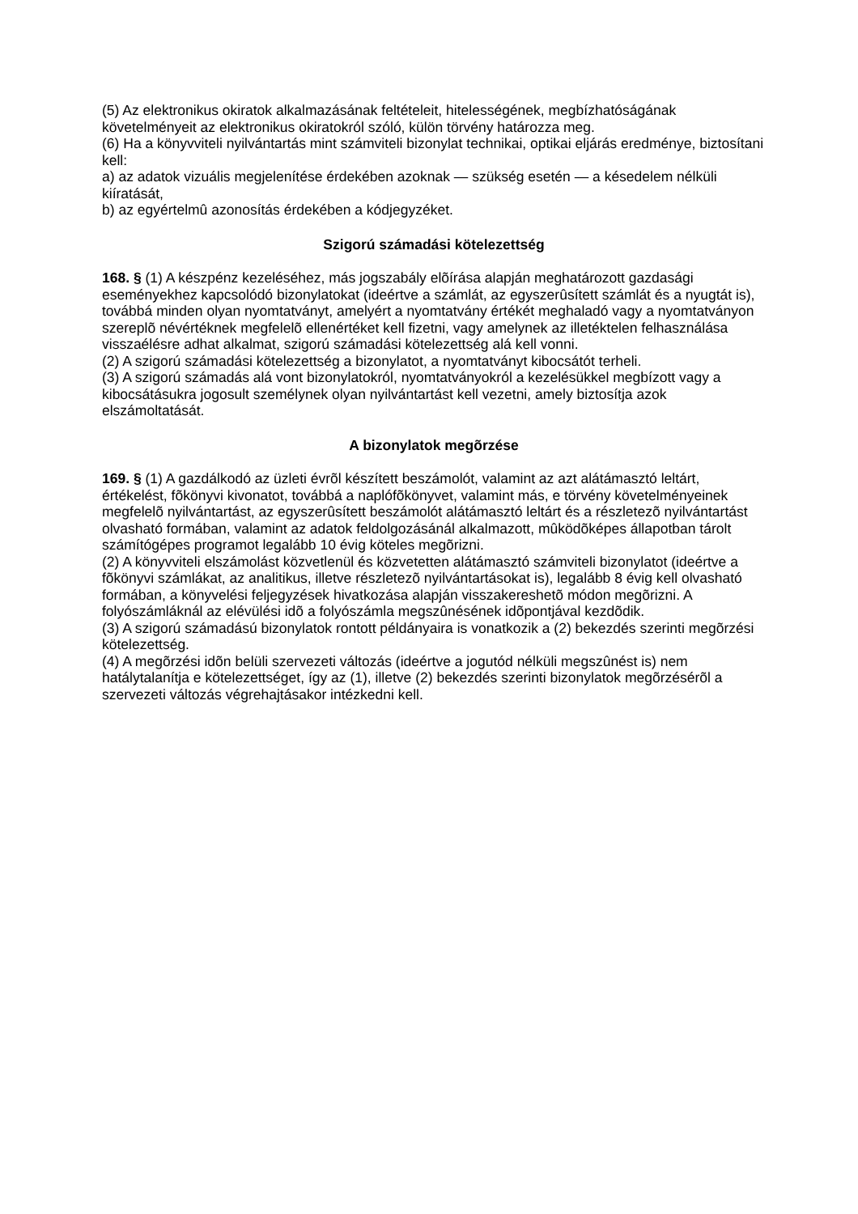(5) Az elektronikus okiratok alkalmazásának feltételeit, hitelességének, megbízhatóságának követelményeit az elektronikus okiratokról szóló, külön törvény határozza meg.
(6) Ha a könyvviteli nyilvántartás mint számviteli bizonylat technikai, optikai eljárás eredménye, biztosítani kell:
a) az adatok vizuális megjelenítése érdekében azoknak — szükség esetén — a késedelem nélküli kiíratását,
b) az egyértelmû azonosítás érdekében a kódjegyzéket.
Szigorú számadási kötelezettség
168. § (1) A készpénz kezeléséhez, más jogszabály elõírása alapján meghatározott gazdasági eseményekhez kapcsolódó bizonylatokat (ideértve a számlát, az egyszerûsített számlát és a nyugtát is), továbbá minden olyan nyomtatványt, amelyért a nyomtatvány értékét meghaladó vagy a nyomtatványon szereplõ névértéknek megfelelõ ellenértéket kell fizetni, vagy amelynek az illetéktelen felhasználása visszaélésre adhat alkalmat, szigorú számadási kötelezettség alá kell vonni.
(2) A szigorú számadási kötelezettség a bizonylatot, a nyomtatványt kibocsátót terheli.
(3) A szigorú számadás alá vont bizonylatokról, nyomtatványokról a kezelésükkel megbízott vagy a kibocsátásukra jogosult személynek olyan nyilvántartást kell vezetni, amely biztosítja azok elszámoltatását.
A bizonylatok megõrzése
169. § (1) A gazdálkodó az üzleti évrõl készített beszámolót, valamint az azt alátámasztó leltárt, értékelést, fõkönyvi kivonatot, továbbá a naplófõkönyvet, valamint más, e törvény követelményeinek megfelelõ nyilvántartást, az egyszerûsített beszámolót alátámasztó leltárt és a részletezõ nyilvántartást olvasható formában, valamint az adatok feldolgozásánál alkalmazott, mûködõképes állapotban tárolt számítógépes programot legalább 10 évig köteles megõrizni.
(2) A könyvviteli elszámolást közvetlenül és közvetetten alátámasztó számviteli bizonylatot (ideértve a fõkönyvi számlákat, az analitikus, illetve részletezõ nyilvántartásokat is), legalább 8 évig kell olvasható formában, a könyvelési feljegyzések hivatkozása alapján visszakereshetõ módon megõrizni. A folyószámláknál az elévülési idõ a folyószámla megszûnésének idõpontjával kezdõdik.
(3) A szigorú számadású bizonylatok rontott példányaira is vonatkozik a (2) bekezdés szerinti megõrzési kötelezettség.
(4) A megõrzési idõn belüli szervezeti változás (ideértve a jogutód nélküli megszûnést is) nem hatálytalanítja e kötelezettséget, így az (1), illetve (2) bekezdés szerinti bizonylatok megõrzésérõl a szervezeti változás végrehajtásakor intézkedni kell.